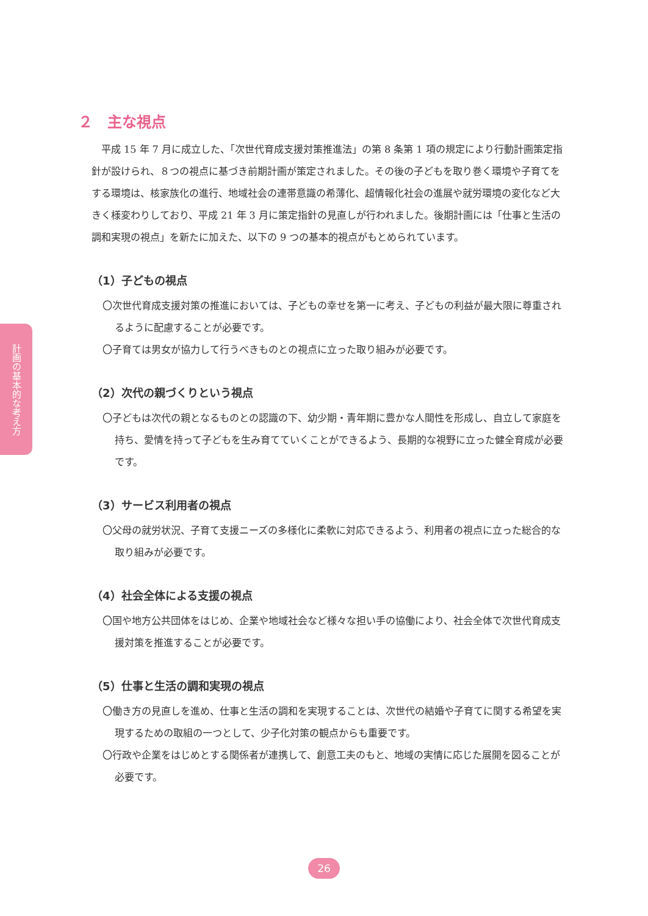計画の基本的な考え方
２　主な視点
平成 15 年 7 月に成立した、「次世代育成支援対策推進法」の第 8 条第 1 項の規定により行動計画策定指針が設けられ、８つの視点に基づき前期計画が策定されました。その後の子どもを取り巻く環境や子育てをする環境は、核家族化の進行、地域社会の連帯意識の希薄化、超情報化社会の進展や就労環境の変化など大きく様変わりしており、平成 21 年 3 月に策定指針の見直しが行われました。後期計画には「仕事と生活の調和実現の視点」を新たに加えた、以下の 9 つの基本的視点がもとめられています。
（1）子どもの視点
〇次世代育成支援対策の推進においては、子どもの幸せを第一に考え、子どもの利益が最大限に尊重されるように配慮することが必要です。
〇子育ては男女が協力して行うべきものとの視点に立った取り組みが必要です。
（2）次代の親づくりという視点
〇子どもは次代の親となるものとの認識の下、幼少期・青年期に豊かな人間性を形成し、自立して家庭を持ち、愛情を持って子どもを生み育てていくことができるよう、長期的な視野に立った健全育成が必要です。
（3）サービス利用者の視点
〇父母の就労状況、子育て支援ニーズの多様化に柔軟に対応できるよう、利用者の視点に立った総合的な取り組みが必要です。
（4）社会全体による支援の視点
〇国や地方公共団体をはじめ、企業や地域社会など様々な担い手の協働により、社会全体で次世代育成支援対策を推進することが必要です。
（5）仕事と生活の調和実現の視点
〇働き方の見直しを進め、仕事と生活の調和を実現することは、次世代の結婚や子育てに関する希望を実現するための取組の一つとして、少子化対策の観点からも重要です。
〇行政や企業をはじめとする関係者が連携して、創意工夫のもと、地域の実情に応じた展開を図ることが必要です。
26